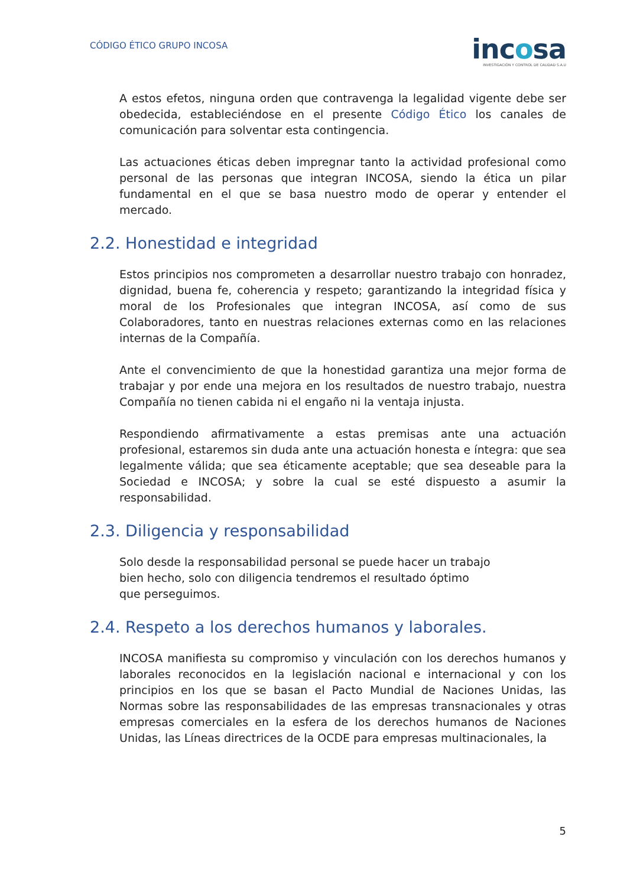CÓDIGO ÉTICO GRUPO INCOSA
incosa
INVESTIGACIÓN Y CONTROL DE CALIDAD S.A.U
A estos efetos, ninguna orden que contravenga la legalidad vigente debe ser obedecida, estableciéndose en el presente Código Ético los canales de comunicación para solventar esta contingencia.
Las actuaciones éticas deben impregnar tanto la actividad profesional como personal de las personas que integran INCOSA, siendo la ética un pilar fundamental en el que se basa nuestro modo de operar y entender el mercado.
2.2. Honestidad e integridad
Estos principios nos comprometen a desarrollar nuestro trabajo con honradez, dignidad, buena fe, coherencia y respeto; garantizando la integridad física y moral de los Profesionales que integran INCOSA, así como de sus Colaboradores, tanto en nuestras relaciones externas como en las relaciones internas de la Compañía.
Ante el convencimiento de que la honestidad garantiza una mejor forma de trabajar y por ende una mejora en los resultados de nuestro trabajo, nuestra Compañía no tienen cabida ni el engaño ni la ventaja injusta.
Respondiendo afirmativamente a estas premisas ante una actuación profesional, estaremos sin duda ante una actuación honesta e íntegra: que sea legalmente válida; que sea éticamente aceptable; que sea deseable para la Sociedad e INCOSA; y sobre la cual se esté dispuesto a asumir la responsabilidad.
2.3. Diligencia y responsabilidad
Solo desde la responsabilidad personal se puede hacer un trabajo
bien hecho, solo con diligencia tendremos el resultado óptimo
que perseguimos.
2.4. Respeto a los derechos humanos y laborales.
INCOSA manifiesta su compromiso y vinculación con los derechos humanos y laborales reconocidos en la legislación nacional e internacional y con los principios en los que se basan el Pacto Mundial de Naciones Unidas, las Normas sobre las responsabilidades de las empresas transnacionales y otras empresas comerciales en la esfera de los derechos humanos de Naciones Unidas, las Líneas directrices de la OCDE para empresas multinacionales, la
5